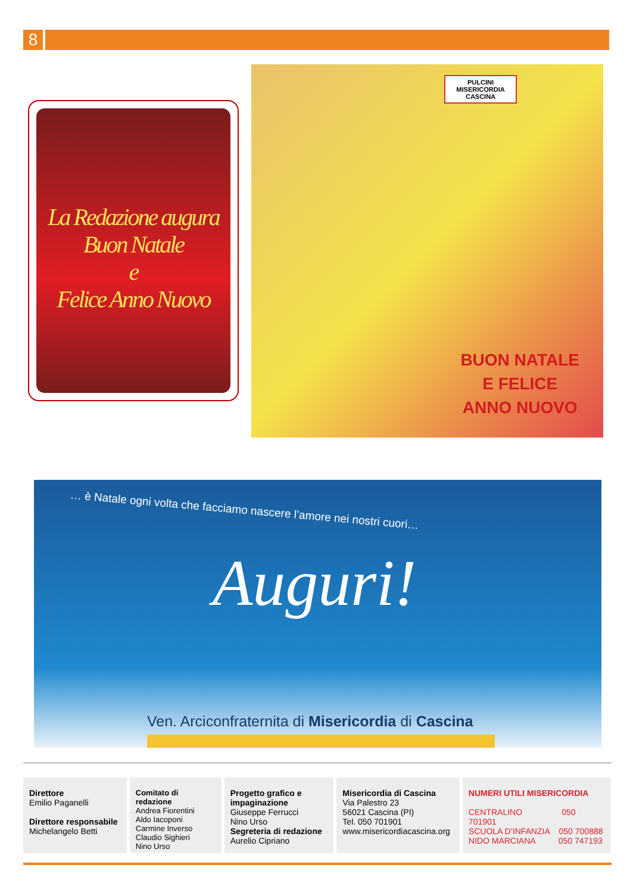8
La Redazione augura
Buon Natale
e
Felice Anno Nuovo
PULCINI
MISERICORDIA
CASCINA
BUON NATALE
E FELICE
ANNO NUOVO
… è Natale ogni volta che facciamo nascere l’amore nei nostri cuori…
Auguri!
Ven. Arciconfraternita di Misericordia di Cascina
Direttore
Emilio Paganelli
Direttore responsabile
Michelangelo Betti
Comitato di redazione
Andrea Fiorentini
Aldo Iacoponi
Carmine Inverso
Claudio Sighieri
Nino Urso
Progetto grafico e impaginazione
Giuseppe Ferrucci
Nino Urso
Segreteria di redazione
Aurelio Cipriano
Misericordia di Cascina
Via Palestro 23
56021 Cascina (PI)
Tel. 050 701901
www.misericordiacascina.org
NUMERI UTILI MISERICORDIA
CENTRALINO 050 701901
SCUOLA D’INFANZIA 050 700888
NIDO MARCIANA 050 747193